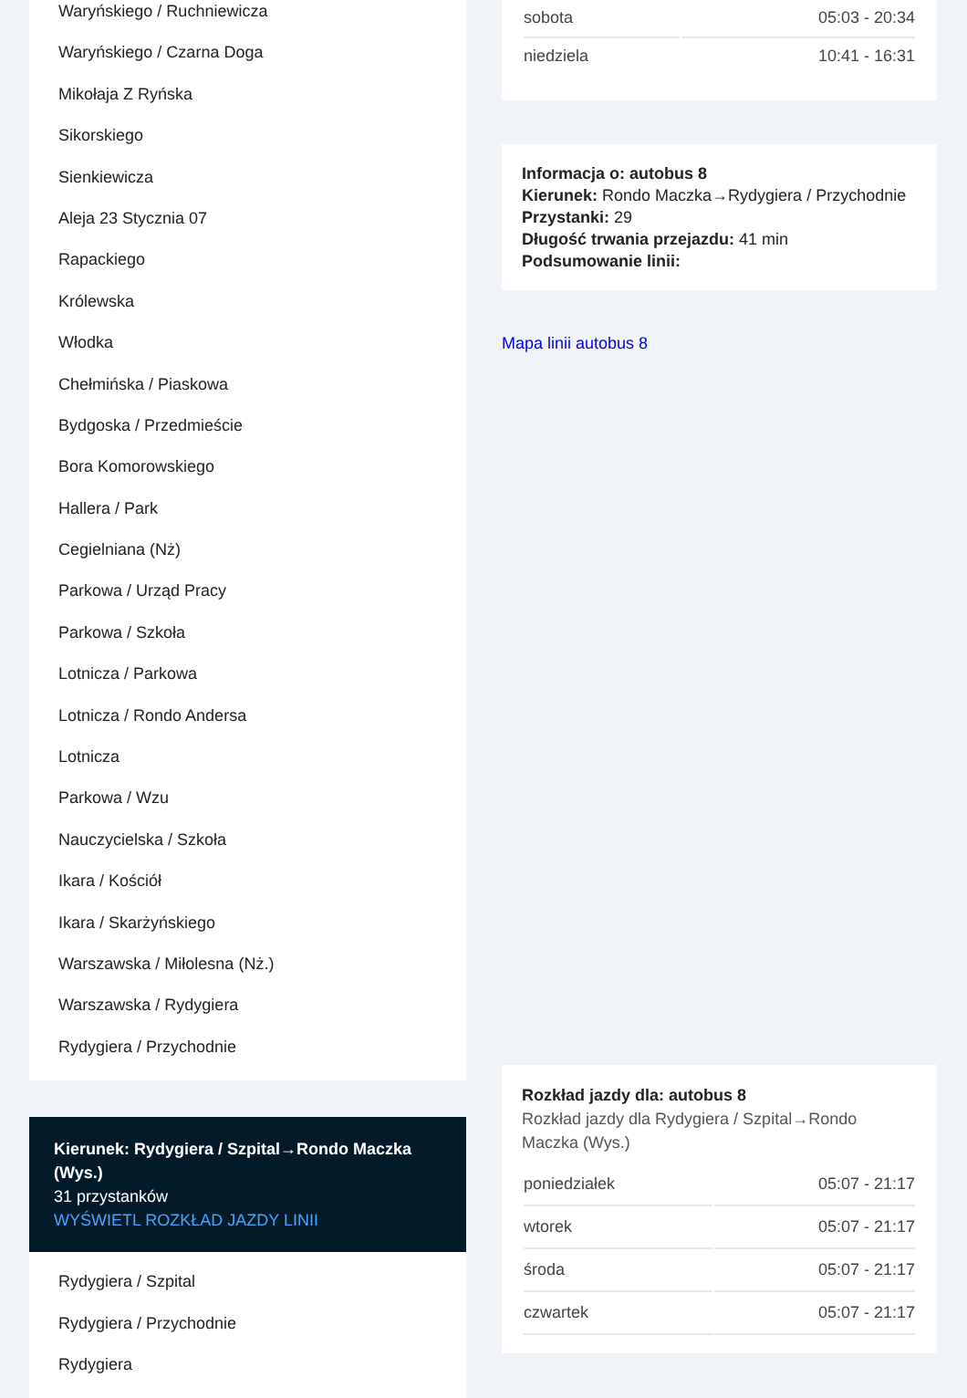Waryńskiego / Ruchniewicza
Waryńskiego / Czarna Doga
Mikołaja Z Ryńska
Sikorskiego
Sienkiewicza
Aleja 23 Stycznia 07
Rapackiego
Królewska
Włodka
Chełmińska / Piaskowa
Bydgoska / Przedmieście
Bora Komorowskiego
Hallera / Park
Cegielniana (Nż)
Parkowa / Urząd Pracy
Parkowa / Szkoła
Lotnicza / Parkowa
Lotnicza / Rondo Andersa
Lotnicza
Parkowa / Wzu
Nauczycielska / Szkoła
Ikara / Kościół
Ikara / Skarżyńskiego
Warszawska / Miłolesna (Nż.)
Warszawska / Rydygiera
Rydygiera / Przychodnie
Kierunek: Rydygiera / Szpital→Rondo Maczka (Wys.)
31 przystanków
WYŚWIETL ROZKŁAD JAZDY LINII
Rydygiera / Szpital
Rydygiera / Przychodnie
Rydygiera
| sobota | 05:03 - 20:34 |
| niedziela | 10:41 - 16:31 |
Informacja o: autobus 8
Kierunek: Rondo Maczka→Rydygiera / Przychodnie
Przystanki: 29
Długość trwania przejazdu: 41 min
Podsumowanie linii:
Mapa linii autobus 8
Rozkład jazdy dla: autobus 8
Rozkład jazdy dla Rydygiera / Szpital→Rondo Maczka (Wys.)
| poniedziałek | 05:07 - 21:17 |
| wtorek | 05:07 - 21:17 |
| środa | 05:07 - 21:17 |
| czwartek | 05:07 - 21:17 |